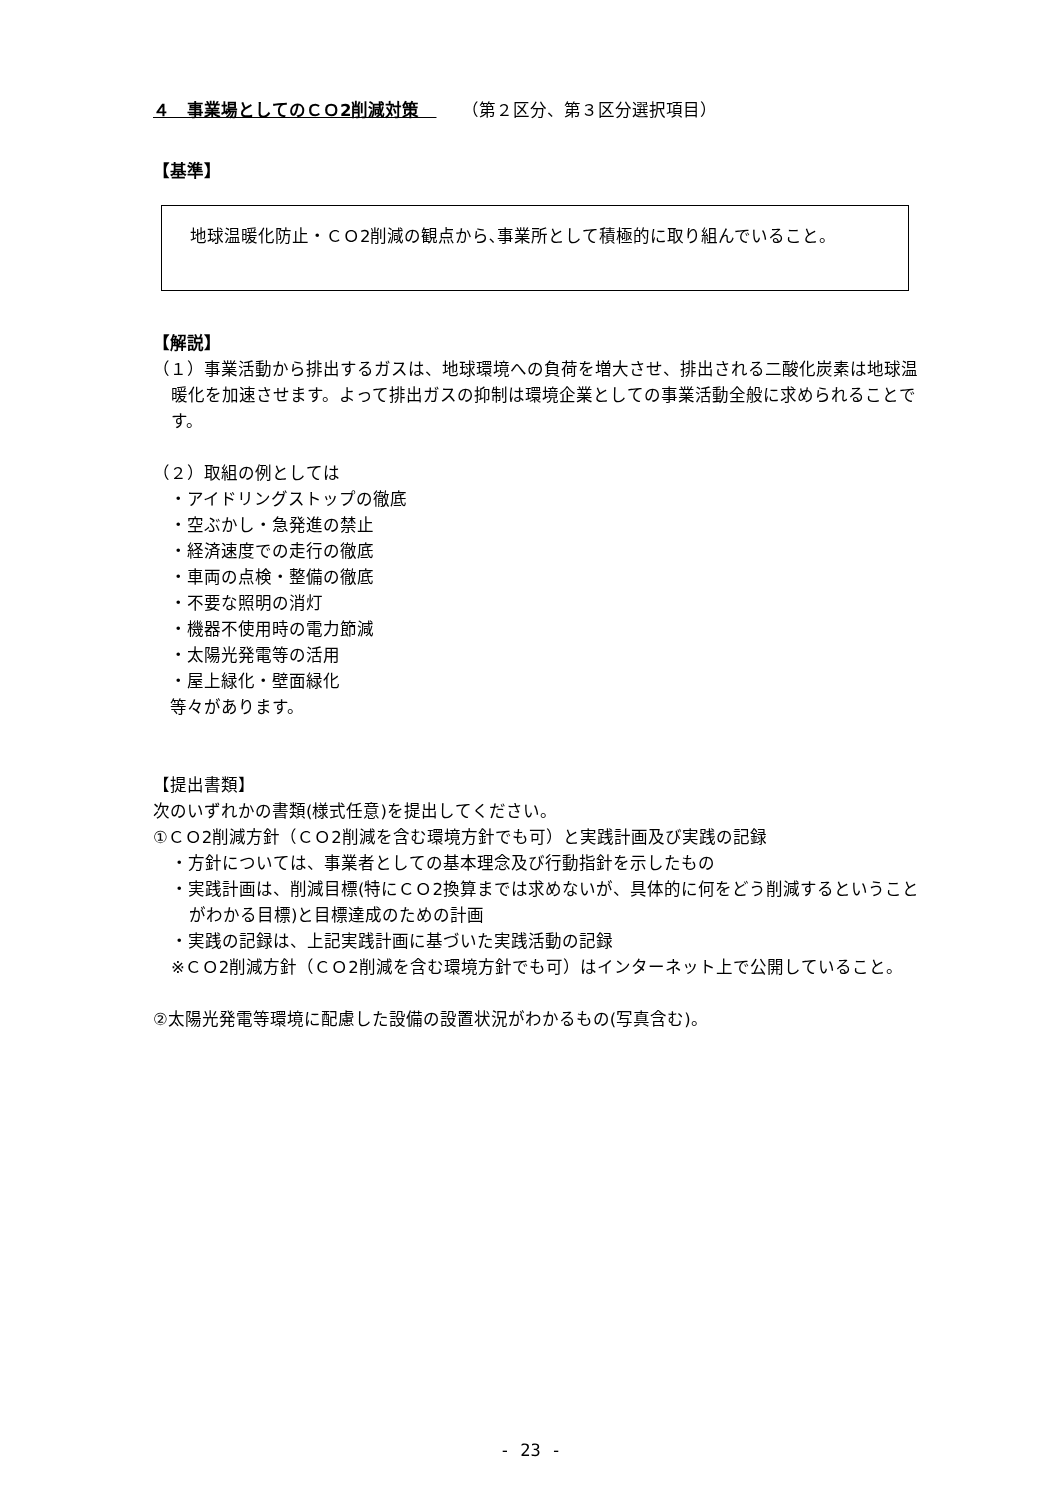４　事業場としてのＣＯ2削減対策　　　（第２区分、第３区分選択項目）
【基準】
地球温暖化防止・ＣＯ2削減の観点から､事業所として積極的に取り組んでいること。
【解説】
（１）事業活動から排出するガスは、地球環境への負荷を増大させ、排出される二酸化炭素は地球温暖化を加速させます。よって排出ガスの抑制は環境企業としての事業活動全般に求められることです。
（２）取組の例としては
・アイドリングストップの徹底
・空ぶかし・急発進の禁止
・経済速度での走行の徹底
・車両の点検・整備の徹底
・不要な照明の消灯
・機器不使用時の電力節減
・太陽光発電等の活用
・屋上緑化・壁面緑化
等々があります。
【提出書類】
次のいずれかの書類(様式任意)を提出してください。
①ＣＯ2削減方針（ＣＯ2削減を含む環境方針でも可）と実践計画及び実践の記録
・方針については、事業者としての基本理念及び行動指針を示したもの
・実践計画は、削減目標(特にＣＯ2換算までは求めないが、具体的に何をどう削減するということがわかる目標)と目標達成のための計画
・実践の記録は、上記実践計画に基づいた実践活動の記録
※ＣＯ2削減方針（ＣＯ2削減を含む環境方針でも可）はインターネット上で公開していること。
②太陽光発電等環境に配慮した設備の設置状況がわかるもの(写真含む)。
- 23 -